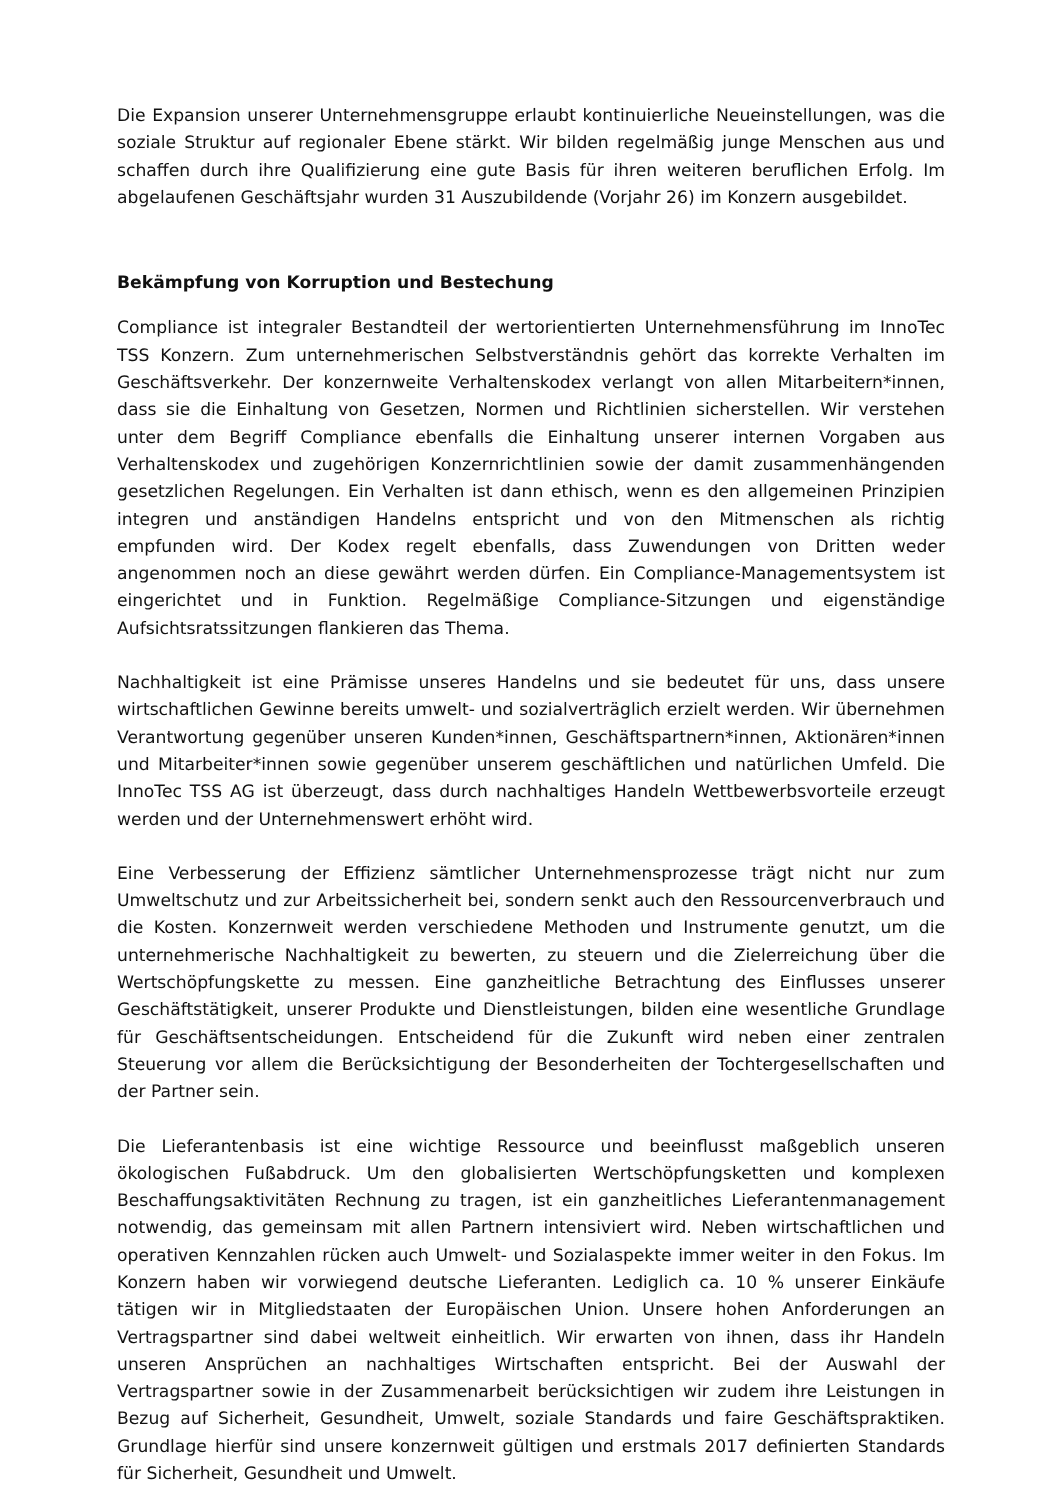Die Expansion unserer Unternehmensgruppe erlaubt kontinuierliche Neueinstellungen, was die soziale Struktur auf regionaler Ebene stärkt. Wir bilden regelmäßig junge Menschen aus und schaffen durch ihre Qualifizierung eine gute Basis für ihren weiteren beruflichen Erfolg. Im abgelaufenen Geschäftsjahr wurden 31 Auszubildende (Vorjahr 26) im Konzern ausgebildet.
Bekämpfung von Korruption und Bestechung
Compliance ist integraler Bestandteil der wertorientierten Unternehmensführung im InnoTec TSS Konzern. Zum unternehmerischen Selbstverständnis gehört das korrekte Verhalten im Geschäftsverkehr. Der konzernweite Verhaltenskodex verlangt von allen Mitarbeitern*innen, dass sie die Einhaltung von Gesetzen, Normen und Richtlinien sicherstellen. Wir verstehen unter dem Begriff Compliance ebenfalls die Einhaltung unserer internen Vorgaben aus Verhaltenskodex und zugehörigen Konzernrichtlinien sowie der damit zusammenhängenden gesetzlichen Regelungen. Ein Verhalten ist dann ethisch, wenn es den allgemeinen Prinzipien integren und anständigen Handelns entspricht und von den Mitmenschen als richtig empfunden wird. Der Kodex regelt ebenfalls, dass Zuwendungen von Dritten weder angenommen noch an diese gewährt werden dürfen. Ein Compliance-Managementsystem ist eingerichtet und in Funktion. Regelmäßige Compliance-Sitzungen und eigenständige Aufsichtsratssitzungen flankieren das Thema.
Nachhaltigkeit ist eine Prämisse unseres Handelns und sie bedeutet für uns, dass unsere wirtschaftlichen Gewinne bereits umwelt- und sozialverträglich erzielt werden. Wir übernehmen Verantwortung gegenüber unseren Kunden*innen, Geschäftspartnern*innen, Aktionären*innen und Mitarbeiter*innen sowie gegenüber unserem geschäftlichen und natürlichen Umfeld. Die InnoTec TSS AG ist überzeugt, dass durch nachhaltiges Handeln Wettbewerbsvorteile erzeugt werden und der Unternehmenswert erhöht wird.
Eine Verbesserung der Effizienz sämtlicher Unternehmensprozesse trägt nicht nur zum Umweltschutz und zur Arbeitssicherheit bei, sondern senkt auch den Ressourcenverbrauch und die Kosten. Konzernweit werden verschiedene Methoden und Instrumente genutzt, um die unternehmerische Nachhaltigkeit zu bewerten, zu steuern und die Zielerreichung über die Wertschöpfungskette zu messen. Eine ganzheitliche Betrachtung des Einflusses unserer Geschäftstätigkeit, unserer Produkte und Dienstleistungen, bilden eine wesentliche Grundlage für Geschäftsentscheidungen. Entscheidend für die Zukunft wird neben einer zentralen Steuerung vor allem die Berücksichtigung der Besonderheiten der Tochtergesellschaften und der Partner sein.
Die Lieferantenbasis ist eine wichtige Ressource und beeinflusst maßgeblich unseren ökologischen Fußabdruck. Um den globalisierten Wertschöpfungsketten und komplexen Beschaffungsaktivitäten Rechnung zu tragen, ist ein ganzheitliches Lieferantenmanagement notwendig, das gemeinsam mit allen Partnern intensiviert wird. Neben wirtschaftlichen und operativen Kennzahlen rücken auch Umwelt- und Sozialaspekte immer weiter in den Fokus. Im Konzern haben wir vorwiegend deutsche Lieferanten. Lediglich ca. 10 % unserer Einkäufe tätigen wir in Mitgliedstaaten der Europäischen Union. Unsere hohen Anforderungen an Vertragspartner sind dabei weltweit einheitlich. Wir erwarten von ihnen, dass ihr Handeln unseren Ansprüchen an nachhaltiges Wirtschaften entspricht. Bei der Auswahl der Vertragspartner sowie in der Zusammenarbeit berücksichtigen wir zudem ihre Leistungen in Bezug auf Sicherheit, Gesundheit, Umwelt, soziale Standards und faire Geschäftspraktiken. Grundlage hierfür sind unsere konzernweit gültigen und erstmals 2017 definierten Standards für Sicherheit, Gesundheit und Umwelt.